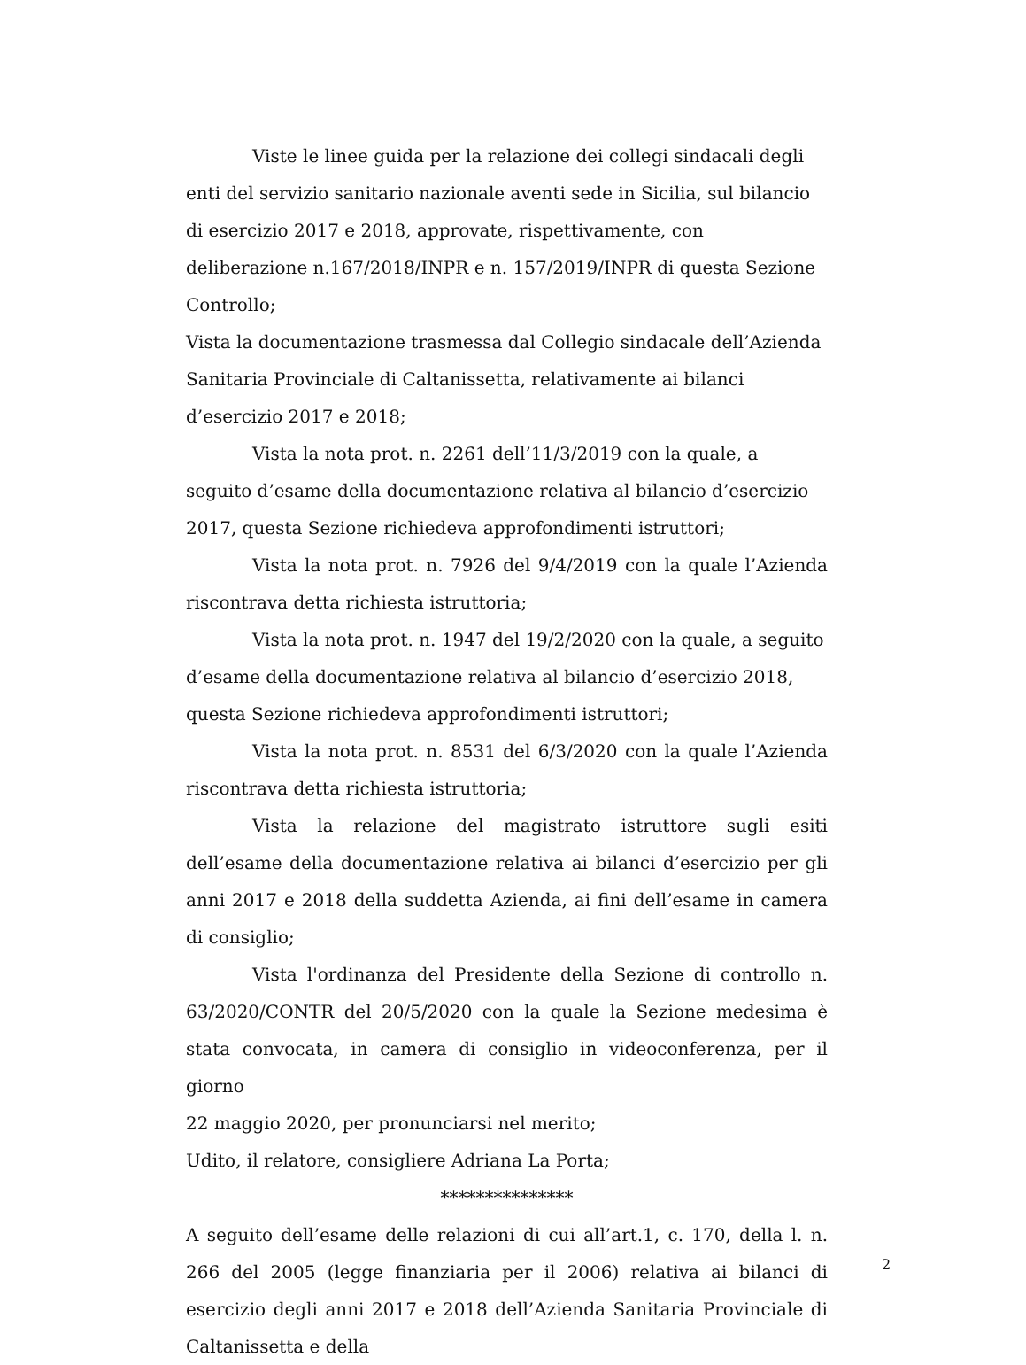Viste le linee guida per la relazione dei collegi sindacali degli enti del servizio sanitario nazionale aventi sede in Sicilia, sul bilancio di esercizio 2017 e 2018, approvate, rispettivamente, con deliberazione n.167/2018/INPR e n. 157/2019/INPR di questa Sezione Controllo;
Vista la documentazione trasmessa dal Collegio sindacale dell’Azienda Sanitaria Provinciale di Caltanissetta, relativamente ai bilanci d’esercizio 2017 e 2018;
Vista la nota prot. n. 2261 dell’11/3/2019 con la quale, a seguito d’esame della documentazione relativa al bilancio d’esercizio 2017, questa Sezione richiedeva approfondimenti istruttori;
Vista la nota prot. n. 7926 del 9/4/2019 con la quale l’Azienda riscontrava detta richiesta istruttoria;
Vista la nota prot. n. 1947 del 19/2/2020 con la quale, a seguito d’esame della documentazione relativa al bilancio d’esercizio 2018, questa Sezione richiedeva approfondimenti istruttori;
Vista la nota prot. n. 8531 del 6/3/2020 con la quale l’Azienda riscontrava detta richiesta istruttoria;
Vista la relazione del magistrato istruttore sugli esiti dell’esame della documentazione relativa ai bilanci d’esercizio per gli anni 2017 e 2018 della suddetta Azienda, ai fini dell’esame in camera di consiglio;
Vista l'ordinanza del Presidente della Sezione di controllo n. 63/2020/CONTR del 20/5/2020 con la quale la Sezione medesima è stata convocata, in camera di consiglio in videoconferenza, per il giorno
22 maggio 2020, per pronunciarsi nel merito;
Udito, il relatore, consigliere Adriana La Porta;
***************
A seguito dell’esame delle relazioni di cui all’art.1, c. 170, della l. n. 266 del 2005 (legge finanziaria per il 2006) relativa ai bilanci di esercizio degli anni 2017 e 2018 dell’Azienda Sanitaria Provinciale di Caltanissetta e della
2